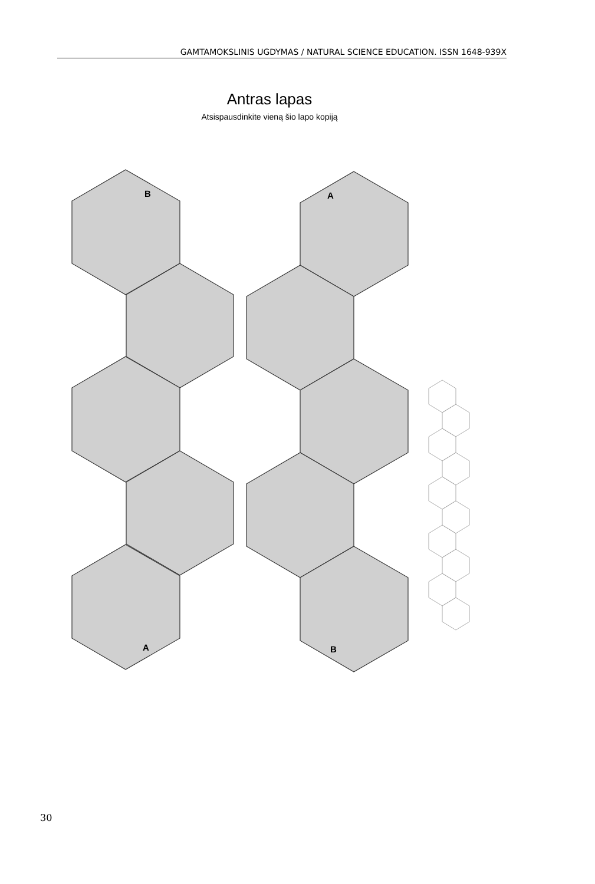GAMTAMOKSLINIS UGDYMAS / NATURAL SCIENCE EDUCATION. ISSN 1648-939X
Antras lapas
Atsispausdinkite vieną šio lapo kopiją
B
A
A
B
30